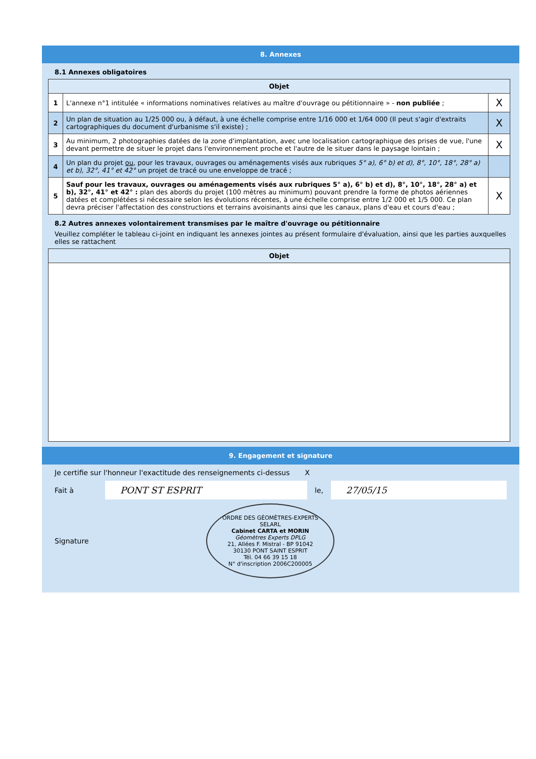8. Annexes
8.1 Annexes obligatoires
| Objet | | |
| --- | --- | --- |
| 1 | L'annexe n°1 intitulée « informations nominatives relatives au maître d'ouvrage ou pétitionnaire » - non publiée ; | X |
| 2 | Un plan de situation au 1/25 000 ou, à défaut, à une échelle comprise entre 1/16 000 et 1/64 000 (Il peut s'agir d'extraits cartographiques du document d'urbanisme s'il existe) ; | X |
| 3 | Au minimum, 2 photographies datées de la zone d'implantation, avec une localisation cartographique des prises de vue, l'une devant permettre de situer le projet dans l'environnement proche et l'autre de le situer dans le paysage lointain ; | X |
| 4 | Un plan du projet ou , pour les travaux, ouvrages ou aménagements visés aux rubriques 5° a), 6° b) et d), 8°, 10°, 18°, 28° a) et b), 32°, 41° et 42° un projet de tracé ou une enveloppe de tracé ; | |
| 5 | Sauf pour les travaux, ouvrages ou aménagements visés aux rubriques 5° a), 6° b) et d), 8°, 10°, 18°, 28° a) et b), 32°, 41° et 42° : plan des abords du projet (100 mètres au minimum) pouvant prendre la forme de photos aériennes datées et complétées si nécessaire selon les évolutions récentes, à une échelle comprise entre 1/2 000 et 1/5 000. Ce plan devra préciser l'affectation des constructions et terrains avoisinants ainsi que les canaux, plans d'eau et cours d'eau ; | X |
8.2 Autres annexes volontairement transmises par le maître d'ouvrage ou pétitionnaire
Veuillez compléter le tableau ci-joint en indiquant les annexes jointes au présent formulaire d'évaluation, ainsi que les parties auxquelles elles se rattachent
| Objet |
| --- |
9. Engagement et signature
Je certifie sur l'honneur l'exactitude des renseignements ci-dessus X
Fait à PONT ST ESPRIT le, 27/05/15
Signature
ORDRE DES GÉOMÈTRES-EXPERTS
SELARL
Cabinet CARTA et MORIN
Géomètres Experts DPLG
21, Allées F. Mistral - BP 91042
30130 PONT SAINT ESPRIT
Tél. 04 66 39 15 18
N° d'inscription 2006C200005